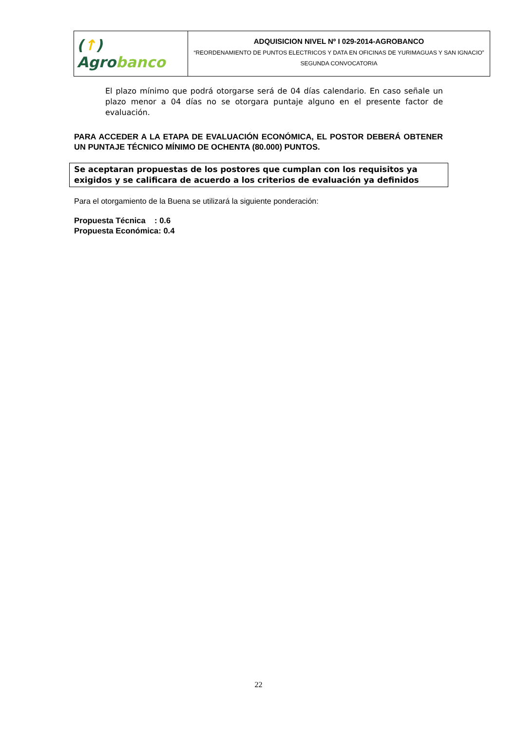| ( ↑ ) Agro banco | ADQUISICION NIVEL Nº I 029-2014-AGROBANCO “REORDENAMIENTO DE PUNTOS ELECTRICOS Y DATA EN OFICINAS DE YURIMAGUAS Y SAN IGNACIO” SEGUNDA CONVOCATORIA |
El plazo mínimo que podrá otorgarse será de 04 días calendario. En caso señale un plazo menor a 04 días no se otorgara puntaje alguno en el presente factor de evaluación.
PARA ACCEDER A LA ETAPA DE EVALUACIÓN ECONÓMICA, EL POSTOR DEBERÁ OBTENER UN PUNTAJE TÉCNICO MÍNIMO DE OCHENTA (80.000) PUNTOS.
Se aceptaran propuestas de los postores que cumplan con los requisitos ya exigidos y se calificara de acuerdo a los criterios de evaluación ya definidos
Para el otorgamiento de la Buena se utilizará la siguiente ponderación:
Propuesta Técnica : 0.6
Propuesta Económica: 0.4
22